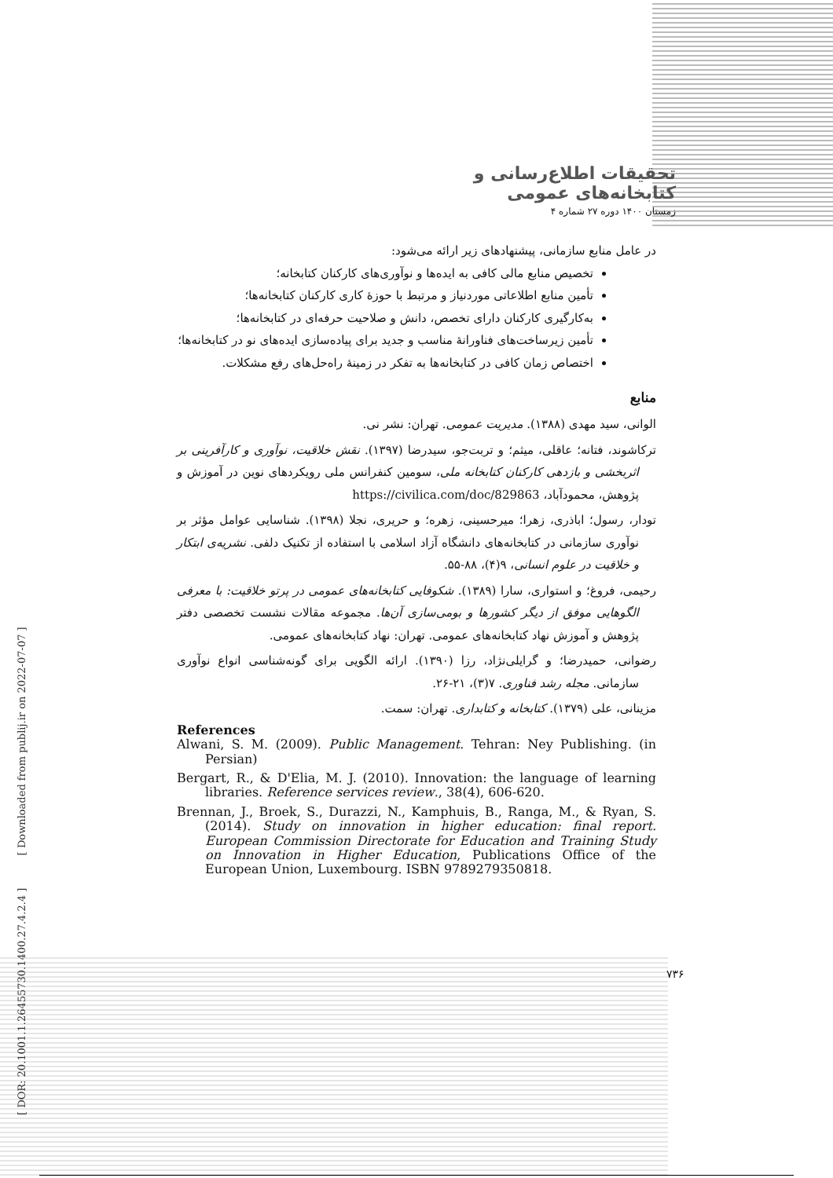تحقیقات اطلاع‌رسانی و
کتابخانه‌های عمومی
زمستان ۱۴۰۰ دوره ۲۷ شماره ۴
[ DOR: 20.1001.1.26455730.1400.27.4.2.4 ] [ Downloaded from publij.ir on 2022-07-07 ]
در عامل منابع سازمانی، پیشنهادهای زیر ارائه می‌شود:
تخصیص منابع مالی کافی به ایده‌ها و نوآوری‌های کارکنان کتابخانه؛
تأمین منابع اطلاعاتی موردنیاز و مرتبط با حوزهٔ کاری کارکنان کتابخانه‌ها؛
به‌کارگیری کارکنان دارای تخصص، دانش و صلاحیت حرفه‌ای در کتابخانه‌ها؛
تأمین زیرساخت‌های فناورانهٔ مناسب و جدید برای پیاده‌سازی ایده‌های نو در کتابخانه‌ها؛
اختصاص زمان کافی در کتابخانه‌ها به تفکر در زمینهٔ راه‌حل‌های رفع مشکلات.
منابع
الوانی، سید مهدی (۱۳۸۸). مدیریت عمومی. تهران: نشر نی.
ترکاشوند، فتانه؛ عاقلی، میثم؛ و تربت‌جو، سیدرضا (۱۳۹۷). نقش خلاقیت، نوآوری و کارآفرینی بر اثربخشی و بازدهی کارکنان کتابخانه ملی، سومین کنفرانس ملی رویکردهای نوین در آموزش و پژوهش، محمودآباد، https://civilica.com/doc/829863
تودار، رسول؛ اباذری، زهرا؛ میرحسینی، زهره؛ و حریری، نجلا (۱۳۹۸). شناسایی عوامل مؤثر بر نوآوری سازمانی در کتابخانه‌های دانشگاه آزاد اسلامی با استفاده از تکنیک دلفی. نشریه‌ی ابتکار و خلاقیت در علوم انسانی، ۹(۴)، ۸۸-۵۵.
رحیمی، فروغ؛ و استواری، سارا (۱۳۸۹). شکوفایی کتابخانه‌های عمومی در پرتو خلاقیت: با معرفی الگوهایی موفق از دیگر کشورها و بومی‌سازی آن‌ها. مجموعه مقالات نشست تخصصی دفتر پژوهش و آموزش نهاد کتابخانه‌های عمومی. تهران: نهاد کتابخانه‌های عمومی.
رضوانی، حمیدرضا؛ و گرایلی‌نژاد، رزا (۱۳۹۰). ارائه الگویی برای گونه‌شناسی انواع نوآوری سازمانی. مجله رشد فناوری. ۷(۳)، ۲۱-۲۶.
مزینانی، علی (۱۳۷۹). کتابخانه و کتابداری. تهران: سمت.
References
Alwani, S. M. (2009). Public Management. Tehran: Ney Publishing. (in Persian)
Bergart, R., & D'Elia, M. J. (2010). Innovation: the language of learning libraries. Reference services review., 38(4), 606-620.
Brennan, J., Broek, S., Durazzi, N., Kamphuis, B., Ranga, M., & Ryan, S. (2014). Study on innovation in higher education: final report. European Commission Directorate for Education and Training Study on Innovation in Higher Education, Publications Office of the European Union, Luxembourg. ISBN 9789279350818.
۷۳۶